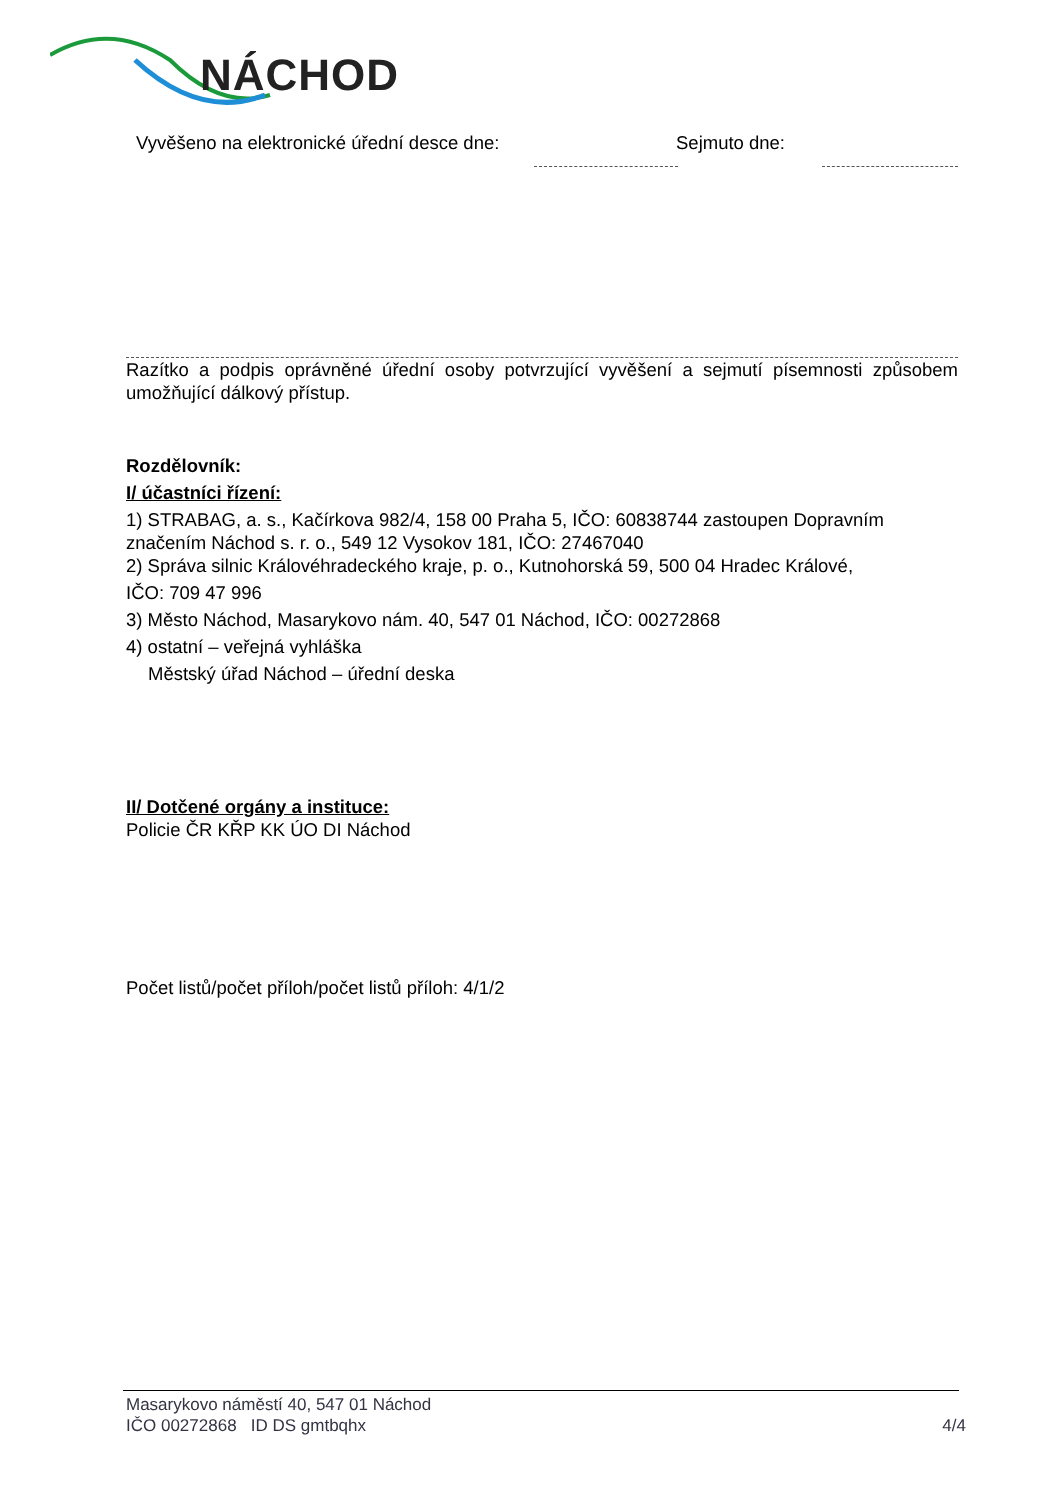NÁCHOD
Vyvěšeno na elektronické úřední desce dne: Sejmuto dne:
Razítko a podpis oprávněné úřední osoby potvrzující vyvěšení a sejmutí písemnosti způsobem umožňující dálkový přístup.
Rozdělovník:
I/ účastníci řízení:
1) STRABAG, a. s., Kačírkova 982/4, 158 00 Praha 5, IČO: 60838744 zastoupen Dopravním značením Náchod s. r. o., 549 12 Vysokov 181, IČO: 27467040
2) Správa silnic Královéhradeckého kraje, p. o., Kutnohorská 59, 500 04 Hradec Králové,
IČO: 709 47 996
3) Město Náchod, Masarykovo nám. 40, 547 01 Náchod, IČO: 00272868
4) ostatní – veřejná vyhláška
Městský úřad Náchod – úřední deska
II/ Dotčené orgány a instituce:
Policie ČR KŘP KK ÚO DI Náchod
Počet listů/počet příloh/počet listů příloh: 4/1/2
Masarykovo náměstí 40, 547 01 Náchod
IČO 00272868 ID DS gmtbqhx 4/4